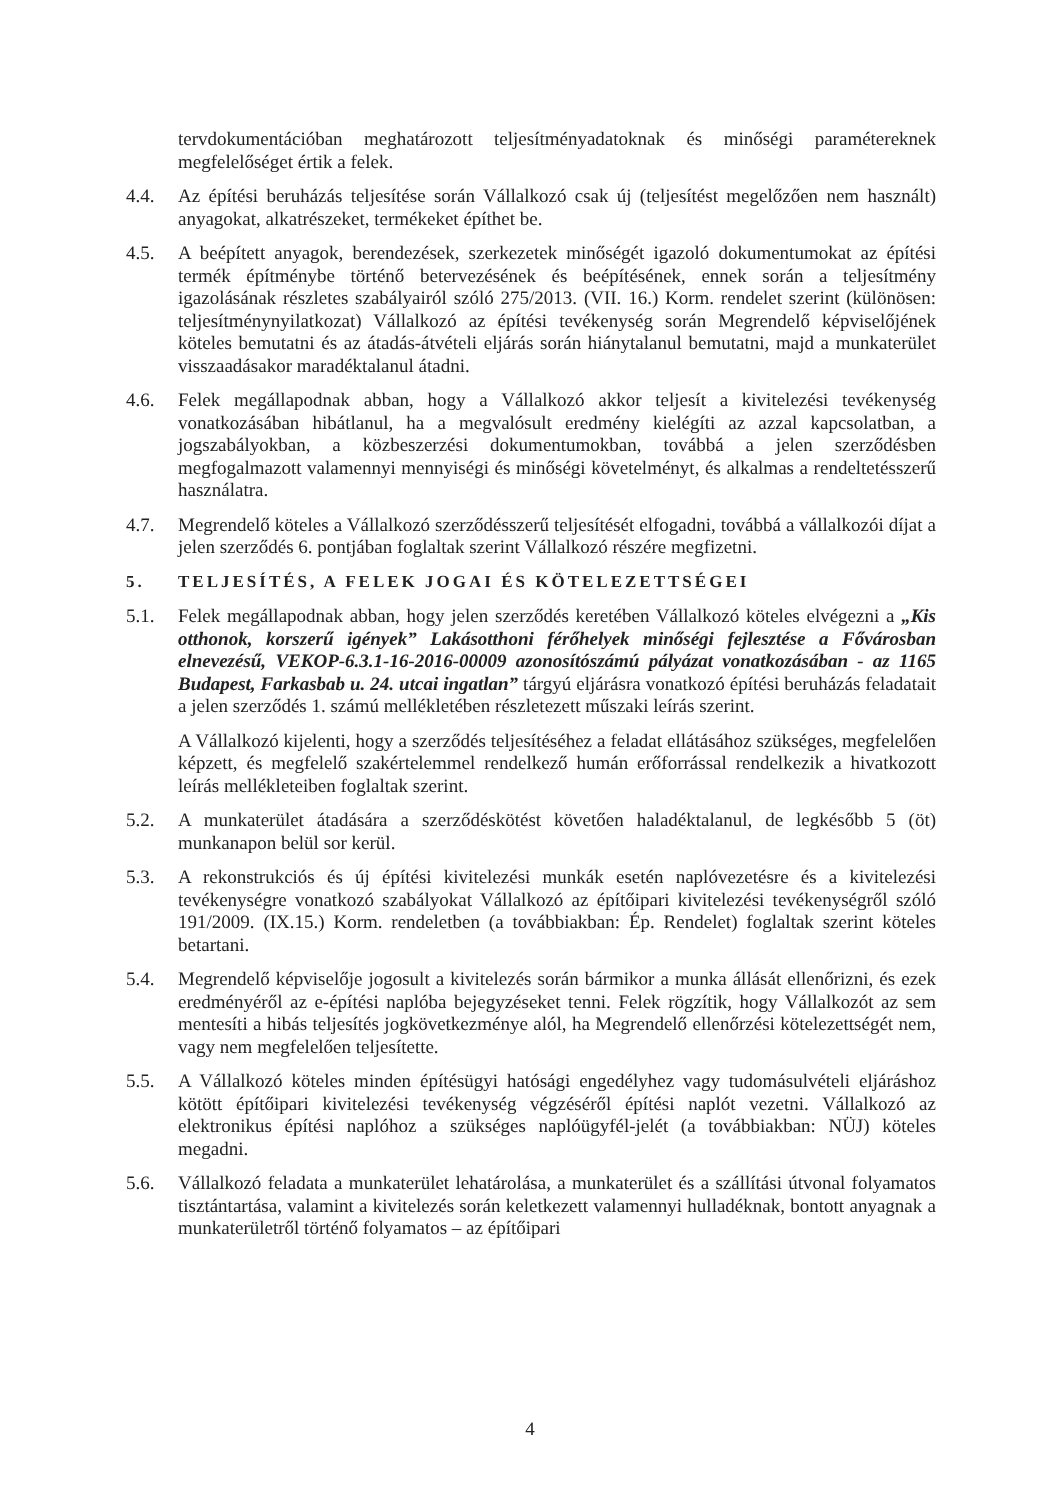tervdokumentációban meghatározott teljesítményadatoknak és minőségi paramétereknek megfelelőséget értik a felek.
4.4. Az építési beruházás teljesítése során Vállalkozó csak új (teljesítést megelőzően nem használt) anyagokat, alkatrészeket, termékeket építhet be.
4.5. A beépített anyagok, berendezések, szerkezetek minőségét igazoló dokumentumokat az építési termék építménybe történő betervezésének és beépítésének, ennek során a teljesítmény igazolásának részletes szabályairól szóló 275/2013. (VII. 16.) Korm. rendelet szerint (különösen: teljesítménynyilatkozat) Vállalkozó az építési tevékenység során Megrendelő képviselőjének köteles bemutatni és az átadás-átvételi eljárás során hiánytalanul bemutatni, majd a munkaterület visszaadásakor maradéktalanul átadni.
4.6. Felek megállapodnak abban, hogy a Vállalkozó akkor teljesít a kivitelezési tevékenység vonatkozásában hibátlanul, ha a megvalósult eredmény kielégíti az azzal kapcsolatban, a jogszabályokban, a közbeszerzési dokumentumokban, továbbá a jelen szerződésben megfogalmazott valamennyi mennyiségi és minőségi követelményt, és alkalmas a rendeltetésszerű használatra.
4.7. Megrendelő köteles a Vállalkozó szerződésszerű teljesítését elfogadni, továbbá a vállalkozói díjat a jelen szerződés 6. pontjában foglaltak szerint Vállalkozó részére megfizetni.
5. TELJESÍTÉS, A FELEK JOGAI ÉS KÖTELEZETTSÉGEI
5.1. Felek megállapodnak abban, hogy jelen szerződés keretében Vállalkozó köteles elvégezni a „Kis otthonok, korszerű igények” Lakásotthoni férőhelyek minőségi fejlesztése a Fővárosban elnevezésű, VEKOP-6.3.1-16-2016-00009 azonosítószámú pályázat vonatkozásában - az 1165 Budapest, Farkasbab u. 24. utcai ingatlan” tárgyú eljárásra vonatkozó építési beruházás feladatait a jelen szerződés 1. számú mellékletében részletezett műszaki leírás szerint.
A Vállalkozó kijelenti, hogy a szerződés teljesítéséhez a feladat ellátásához szükséges, megfelelően képzett, és megfelelő szakértelemmel rendelkező humán erőforrással rendelkezik a hivatkozott leírás mellékleteiben foglaltak szerint.
5.2. A munkaterület átadására a szerződéskötést követően haladéktalanul, de legkésőbb 5 (öt) munkanapon belül sor kerül.
5.3. A rekonstrukciós és új építési kivitelezési munkák esetén naplóvezetésre és a kivitelezési tevékenységre vonatkozó szabályokat Vállalkozó az építőipari kivitelezési tevékenységről szóló 191/2009. (IX.15.) Korm. rendeletben (a továbbiakban: Ép. Rendelet) foglaltak szerint köteles betartani.
5.4. Megrendelő képviselője jogosult a kivitelezés során bármikor a munka állását ellenőrizni, és ezek eredményéről az e-építési naplóba bejegyzéseket tenni. Felek rögzítik, hogy Vállalkozót az sem mentesíti a hibás teljesítés jogkövetkezménye alól, ha Megrendelő ellenőrzési kötelezettségét nem, vagy nem megfelelően teljesítette.
5.5. A Vállalkozó köteles minden építésügyi hatósági engedélyhez vagy tudomásulvételi eljáráshoz kötött építőipari kivitelezési tevékenység végzéséről építési naplót vezetni. Vállalkozó az elektronikus építési naplóhoz a szükséges naplóügyfél-jelét (a továbbiakban: NÜJ) köteles megadni.
5.6. Vállalkozó feladata a munkaterület lehatárolása, a munkaterület és a szállítási útvonal folyamatos tisztántartása, valamint a kivitelezés során keletkezett valamennyi hulladéknak, bontott anyagnak a munkaterületről történő folyamatos – az építőipari
4